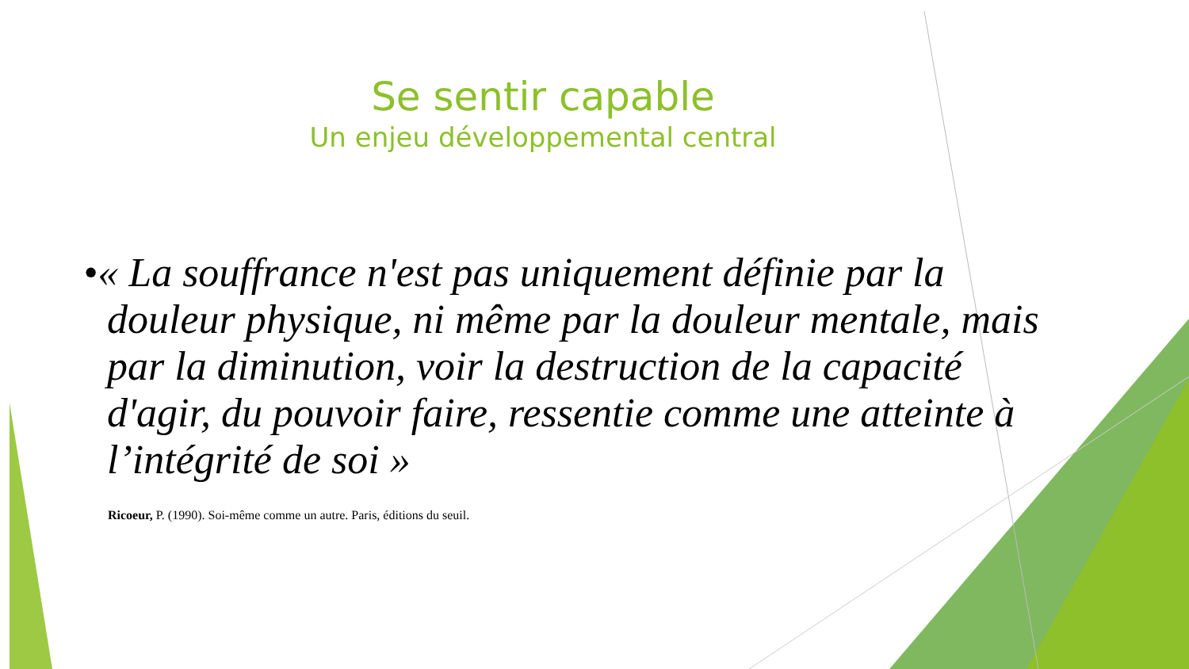Se sentir capable
Un enjeu développemental central
•« La souffrance n'est pas uniquement définie par la douleur physique, ni même par la douleur mentale, mais par la diminution, voir la destruction de la capacité d'agir, du pouvoir faire, ressentie comme une atteinte à l’intégrité de soi »
Ricoeur, P. (1990). Soi-même comme un autre. Paris, éditions du seuil.